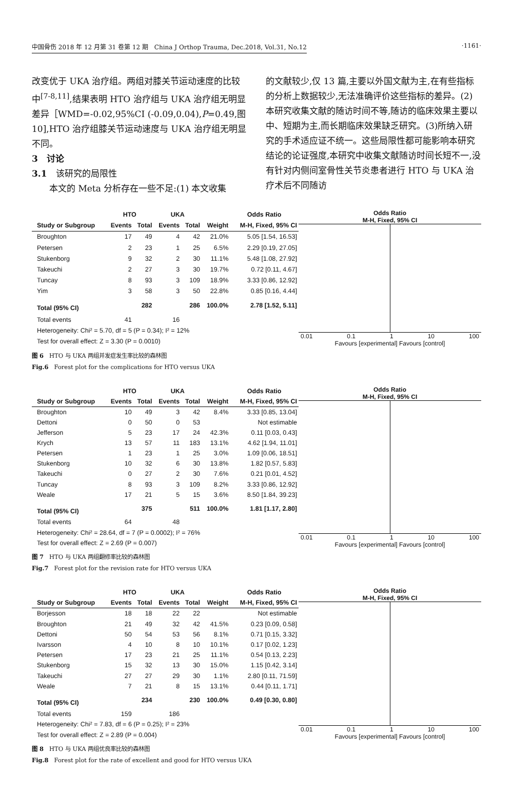中国骨伤 2018 年 12 月第 31 卷第 12 期　China J Orthop Trauma, Dec.2018, Vol.31, No.12 ·1161·
改变优于 UKA 治疗组。两组对膝关节运动速度的比较中<sup>[7-8,11]</sup>,结果表明 HTO 治疗组与 UKA 治疗组无明显差异［WMD=-0.02,95%CI (-0.09,0.04),P=0.49,图 10],HTO 治疗组膝关节运动速度与 UKA 治疗组无明显不同。
3　讨论
3.1　该研究的局限性
　　本文的 Meta 分析存在一些不足:(1) 本文收集
的文献较少,仅 13 篇,主要以外国文献为主,在有些指标的分析上数据较少,无法准确评价这些指标的差异。(2)本研究收集文献的随访时间不等,随访的临床效果主要以中、短期为主,而长期临床效果缺乏研究。(3)所纳入研究的手术适应证不统一。这些局限性都可能影响本研究结论的论证强度,本研究中收集文献随访时间长短不一,没有针对内侧间室骨性关节炎患者进行 HTO 与 UKA 治疗术后不同随访
| | HTO | | UKA | | | Odds Ratio |
| --- | --- | --- | --- | --- | --- | --- |
| Study or Subgroup | Events | Total | Events | Total | Weight | M-H, Fixed, 95% CI |
| Broughton | 17 | 49 | 4 | 42 | 21.0% | 5.05 [1.54, 16.53] |
| Petersen | 2 | 23 | 1 | 25 | 6.5% | 2.29 [0.19, 27.05] |
| Stukenborg | 9 | 32 | 2 | 30 | 11.1% | 5.48 [1.08, 27.92] |
| Takeuchi | 2 | 27 | 3 | 30 | 19.7% | 0.72 [0.11, 4.67] |
| Tuncay | 8 | 93 | 3 | 109 | 18.9% | 3.33 [0.86, 12.92] |
| Yim | 3 | 58 | 3 | 50 | 22.8% | 0.85 [0.16, 4.44] |
| Total (95% CI) | | 282 | | 286 | 100.0% | 2.78 [1.52, 5.11] |
| Total events | 41 | | 16 | | | |
| Heterogeneity: Chi² = 5.70, df = 5 (P = 0.34); I² = 12% | | | | | | |
| Test for overall effect: Z = 3.30 (P = 0.0010) | | | | | | |
Odds Ratio
M-H, Fixed, 95% CI
0.01 0.1 1 10 100
Favours [experimental] Favours [control]
图 6　HTO 与 UKA 两组并发症发生率比较的森林图
Fig.6　Forest plot for the complications for HTO versus UKA
| | HTO | | UKA | | | Odds Ratio |
| --- | --- | --- | --- | --- | --- | --- |
| Study or Subgroup | Events | Total | Events | Total | Weight | M-H, Fixed, 95% CI |
| Broughton | 10 | 49 | 3 | 42 | 8.4% | 3.33 [0.85, 13.04] |
| Dettoni | 0 | 50 | 0 | 53 | | Not estimable |
| Jefferson | 5 | 23 | 17 | 24 | 42.3% | 0.11 [0.03, 0.43] |
| Krych | 13 | 57 | 11 | 183 | 13.1% | 4.62 [1.94, 11.01] |
| Petersen | 1 | 23 | 1 | 25 | 3.0% | 1.09 [0.06, 18.51] |
| Stukenborg | 10 | 32 | 6 | 30 | 13.8% | 1.82 [0.57, 5.83] |
| Takeuchi | 0 | 27 | 2 | 30 | 7.6% | 0.21 [0.01, 4.52] |
| Tuncay | 8 | 93 | 3 | 109 | 8.2% | 3.33 [0.86, 12.92] |
| Weale | 17 | 21 | 5 | 15 | 3.6% | 8.50 [1.84, 39.23] |
| Total (95% CI) | | 375 | | 511 | 100.0% | 1.81 [1.17, 2.80] |
| Total events | 64 | | 48 | | | |
| Heterogeneity: Chi² = 28.64, df = 7 (P = 0.0002); I² = 76% | | | | | | |
| Test for overall effect: Z = 2.69 (P = 0.007) | | | | | | |
Odds Ratio
M-H, Fixed, 95% CI
0.01 0.1 1 10 100
Favours [experimental] Favours [control]
图 7　HTO 与 UKA 两组翻修率比较的森林图
Fig.7　Forest plot for the revision rate for HTO versus UKA
| | HTO | | UKA | | | Odds Ratio |
| --- | --- | --- | --- | --- | --- | --- |
| Study or Subgroup | Events | Total | Events | Total | Weight | M-H, Fixed, 95% CI |
| Borjesson | 18 | 18 | 22 | 22 | | Not estimable |
| Broughton | 21 | 49 | 32 | 42 | 41.5% | 0.23 [0.09, 0.58] |
| Dettoni | 50 | 54 | 53 | 56 | 8.1% | 0.71 [0.15, 3.32] |
| Ivarsson | 4 | 10 | 8 | 10 | 10.1% | 0.17 [0.02, 1.23] |
| Petersen | 17 | 23 | 21 | 25 | 11.1% | 0.54 [0.13, 2.23] |
| Stukenborg | 15 | 32 | 13 | 30 | 15.0% | 1.15 [0.42, 3.14] |
| Takeuchi | 27 | 27 | 29 | 30 | 1.1% | 2.80 [0.11, 71.59] |
| Weale | 7 | 21 | 8 | 15 | 13.1% | 0.44 [0.11, 1.71] |
| Total (95% CI) | | 234 | | 230 | 100.0% | 0.49 [0.30, 0.80] |
| Total events | 159 | | 186 | | | |
| Heterogeneity: Chi² = 7.83, df = 6 (P = 0.25); I² = 23% | | | | | | |
| Test for overall effect: Z = 2.89 (P = 0.004) | | | | | | |
Odds Ratio
M-H, Fixed, 95% CI
0.01 0.1 1 10 100
Favours [experimental] Favours [control]
图 8　HTO 与 UKA 两组优良率比较的森林图
Fig.8　Forest plot for the rate of excellent and good for HTO versus UKA